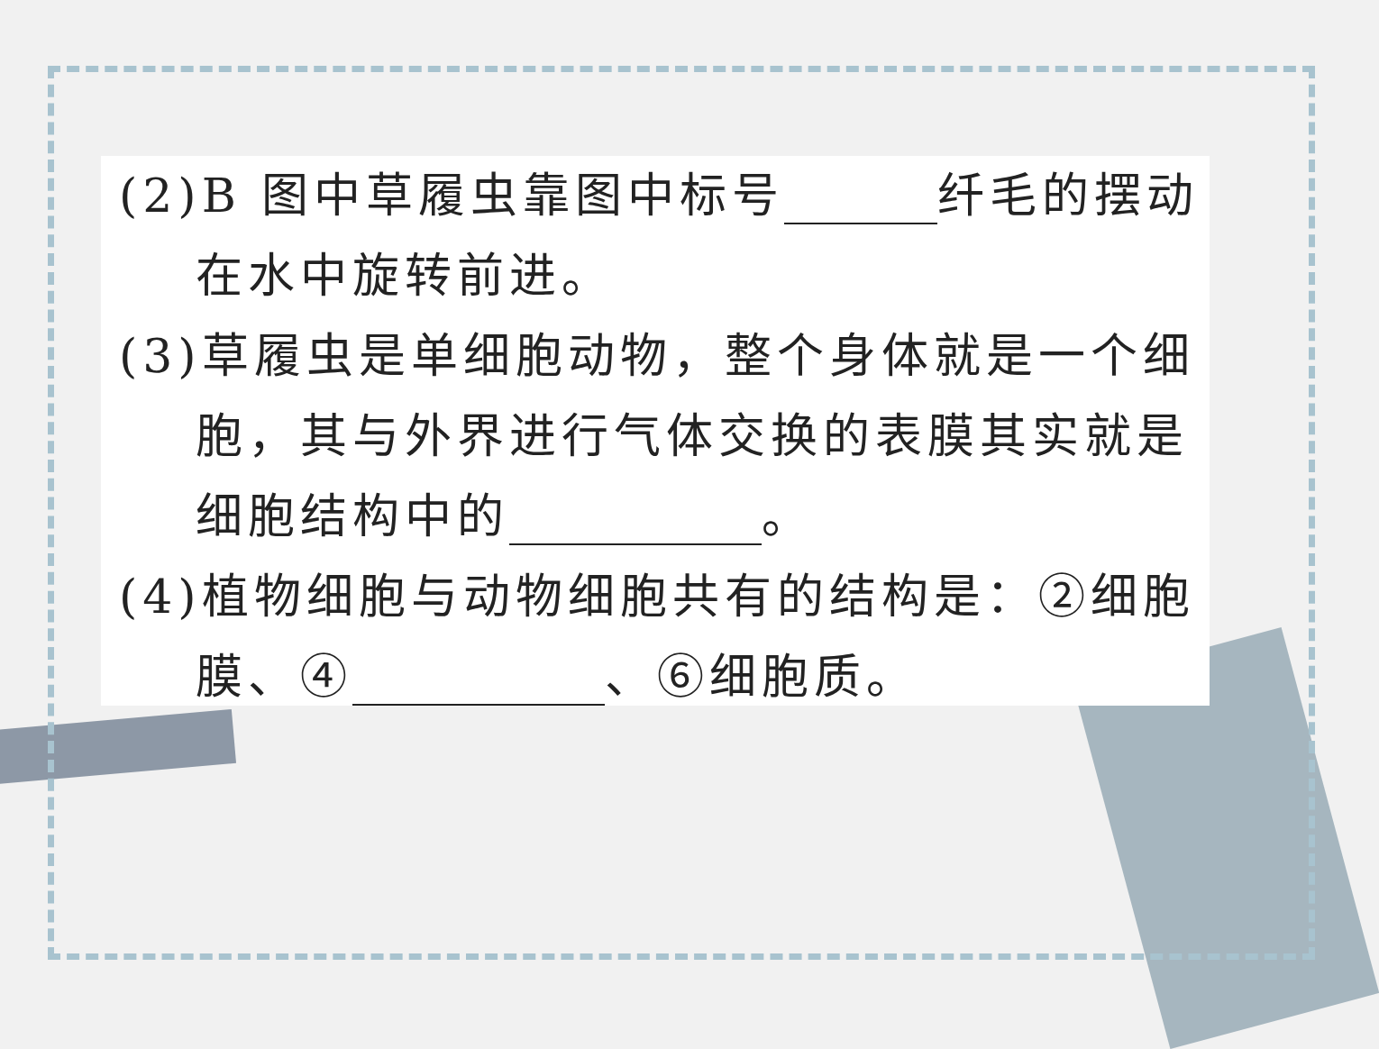(2)B 图中草履虫靠图中标号 纤毛的摆动在水中旋转前进。
(3)草履虫是单细胞动物，整个身体就是一个细胞，其与外界进行气体交换的表膜其实就是细胞结构中的 。
(4)植物细胞与动物细胞共有的结构是：②细胞膜、④ 、⑥细胞质。